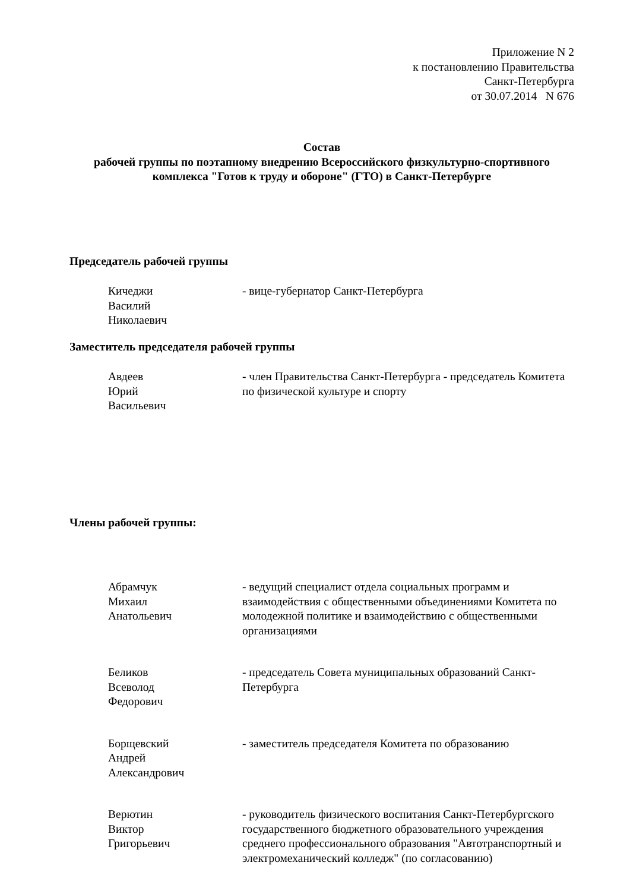Приложение N 2
к постановлению Правительства
Санкт-Петербурга
от 30.07.2014 N 676
Состав
рабочей группы по поэтапному внедрению Всероссийского физкультурно-спортивного комплекса "Готов к труду и обороне" (ГТО) в Санкт-Петербурге
Председатель рабочей группы
Кичеджи
Василий
Николаевич
- вице-губернатор Санкт-Петербурга
Заместитель председателя рабочей группы
Авдеев
Юрий
Васильевич
- член Правительства Санкт-Петербурга - председатель Комитета по физической культуре и спорту
Члены рабочей группы:
Абрамчук
Михаил
Анатольевич
- ведущий специалист отдела социальных программ и взаимодействия с общественными объединениями Комитета по молодежной политике и взаимодействию с общественными организациями
Беликов
Всеволод
Федорович
- председатель Совета муниципальных образований Санкт-Петербурга
Борщевский
Андрей
Александрович
- заместитель председателя Комитета по образованию
Верютин
Виктор
Григорьевич
- руководитель физического воспитания Санкт-Петербургского государственного бюджетного образовательного учреждения среднего профессионального образования "Автотранспортный и электромеханический колледж" (по согласованию)